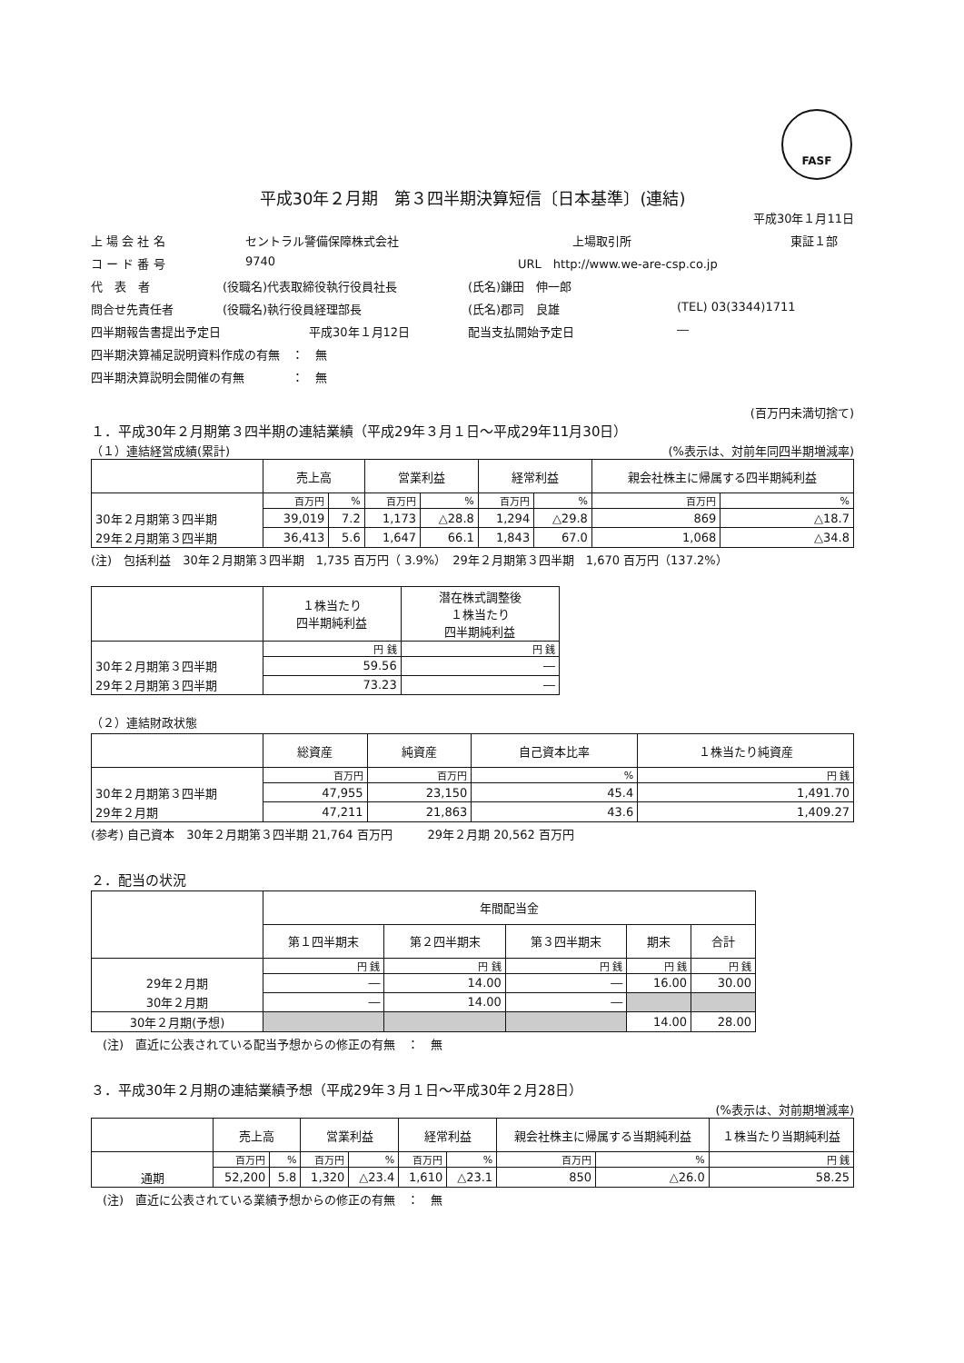FASF
平成30年２月期　第３四半期決算短信〔日本基準〕(連結)
平成30年１月11日
上 場 会 社 名 セントラル警備保障株式会社 上場取引所 東証１部
コ ー ド 番 号 9740 URL　http://www.we-are-csp.co.jp
代　表　者 (役職名)代表取締役執行役員社長 (氏名)鎌田　伸一郎
問合せ先責任者 (役職名)執行役員経理部長 (氏名)郡司　良雄 (TEL) 03(3344)1711
四半期報告書提出予定日 平成30年１月12日 配当支払開始予定日 ―
四半期決算補足説明資料作成の有無　：　無
四半期決算説明会開催の有無　　　　：　無
(百万円未満切捨て)
１．平成30年２月期第３四半期の連結業績（平成29年３月１日～平成29年11月30日）
（１）連結経営成績(累計) (%表示は、対前年同四半期増減率)
| | 売上高 | | 営業利益 | | 経常利益 | | 親会社株主に帰属する四半期純利益 | |
| --- | --- | --- | --- | --- | --- | --- | --- | --- |
| | 百万円 | % | 百万円 | % | 百万円 | % | 百万円 | % |
| 30年２月期第３四半期 | 39,019 | 7.2 | 1,173 | △28.8 | 1,294 | △29.8 | 869 | △18.7 |
| 29年２月期第３四半期 | 36,413 | 5.6 | 1,647 | 66.1 | 1,843 | 67.0 | 1,068 | △34.8 |
(注)　包括利益　30年２月期第３四半期　1,735 百万円（ 3.9%）　29年２月期第３四半期　1,670 百万円（137.2%）
| | １株当たり 四半期純利益 | 潜在株式調整後 １株当たり 四半期純利益 |
| --- | --- | --- |
| | 円 銭 | 円 銭 |
| 30年２月期第３四半期 | 59.56 | ― |
| 29年２月期第３四半期 | 73.23 | ― |
（２）連結財政状態
| | 総資産 | 純資産 | 自己資本比率 | １株当たり純資産 |
| --- | --- | --- | --- | --- |
| | 百万円 | 百万円 | % | 円 銭 |
| 30年２月期第３四半期 | 47,955 | 23,150 | 45.4 | 1,491.70 |
| 29年２月期 | 47,211 | 21,863 | 43.6 | 1,409.27 |
(参考) 自己資本　30年２月期第３四半期 21,764 百万円　　　29年２月期 20,562 百万円
２．配当の状況
| | 年間配当金 | | | | |
| --- | --- | --- | --- | --- | --- |
| | 第１四半期末 | 第２四半期末 | 第３四半期末 | 期末 | 合計 |
| | 円 銭 | 円 銭 | 円 銭 | 円 銭 | 円 銭 |
| 29年２月期 | ― | 14.00 | ― | 16.00 | 30.00 |
| 30年２月期 | ― | 14.00 | ― | | |
| 30年２月期(予想) | | | | 14.00 | 28.00 |
　(注)　直近に公表されている配当予想からの修正の有無　：　無
３．平成30年２月期の連結業績予想（平成29年３月１日～平成30年２月28日）
(%表示は、対前期増減率)
| | 売上高 | | 営業利益 | | 経常利益 | | 親会社株主に帰属する当期純利益 | | １株当たり当期純利益 |
| --- | --- | --- | --- | --- | --- | --- | --- | --- | --- |
| | 百万円 | % | 百万円 | % | 百万円 | % | 百万円 | % | 円 銭 |
| 通期 | 52,200 | 5.8 | 1,320 | △23.4 | 1,610 | △23.1 | 850 | △26.0 | 58.25 |
　(注)　直近に公表されている業績予想からの修正の有無　：　無